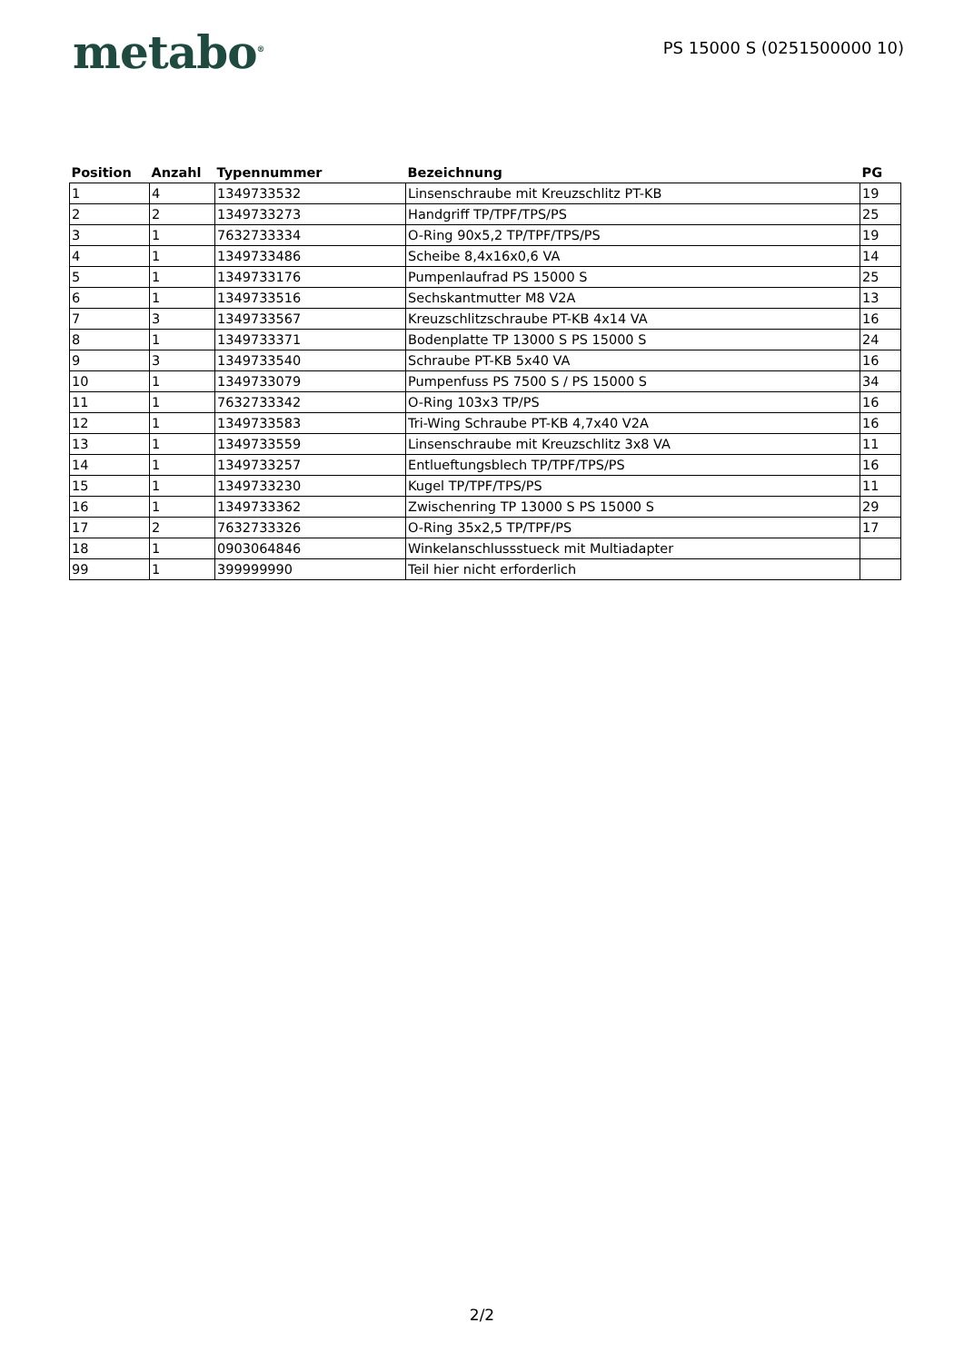metabo<sup>®</sup>
PS 15000 S (0251500000 10)
| Position | Anzahl | Typennummer | Bezeichnung | PG |
| --- | --- | --- | --- | --- |
| 1 | 4 | 1349733532 | Linsenschraube mit Kreuzschlitz PT-KB | 19 |
| 2 | 2 | 1349733273 | Handgriff TP/TPF/TPS/PS | 25 |
| 3 | 1 | 7632733334 | O-Ring 90x5,2 TP/TPF/TPS/PS | 19 |
| 4 | 1 | 1349733486 | Scheibe 8,4x16x0,6 VA | 14 |
| 5 | 1 | 1349733176 | Pumpenlaufrad PS 15000 S | 25 |
| 6 | 1 | 1349733516 | Sechskantmutter M8 V2A | 13 |
| 7 | 3 | 1349733567 | Kreuzschlitzschraube PT-KB 4x14 VA | 16 |
| 8 | 1 | 1349733371 | Bodenplatte TP 13000 S PS 15000 S | 24 |
| 9 | 3 | 1349733540 | Schraube PT-KB 5x40 VA | 16 |
| 10 | 1 | 1349733079 | Pumpenfuss PS 7500 S / PS 15000 S | 34 |
| 11 | 1 | 7632733342 | O-Ring 103x3 TP/PS | 16 |
| 12 | 1 | 1349733583 | Tri-Wing Schraube PT-KB 4,7x40 V2A | 16 |
| 13 | 1 | 1349733559 | Linsenschraube mit Kreuzschlitz 3x8 VA | 11 |
| 14 | 1 | 1349733257 | Entlueftungsblech TP/TPF/TPS/PS | 16 |
| 15 | 1 | 1349733230 | Kugel TP/TPF/TPS/PS | 11 |
| 16 | 1 | 1349733362 | Zwischenring TP 13000 S PS 15000 S | 29 |
| 17 | 2 | 7632733326 | O-Ring 35x2,5 TP/TPF/PS | 17 |
| 18 | 1 | 0903064846 | Winkelanschlussstueck mit Multiadapter | |
| 99 | 1 | 399999990 | Teil hier nicht erforderlich | |
2/2